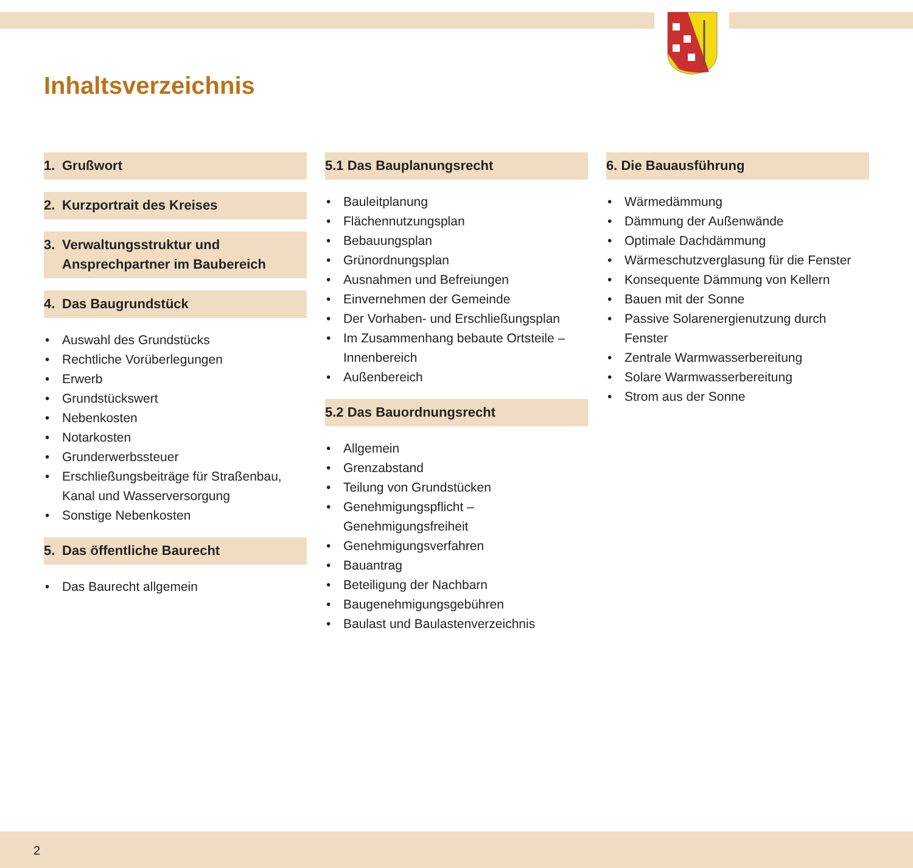Inhaltsverzeichnis
1. Grußwort
2. Kurzportrait des Kreises
3. Verwaltungsstruktur und
Ansprechpartner im Baubereich
4. Das Baugrundstück
Auswahl des Grundstücks
Rechtliche Vorüberlegungen
Erwerb
Grundstückswert
Nebenkosten
Notarkosten
Grunderwerbssteuer
Erschließungsbeiträge für Straßenbau, Kanal und Wasserversorgung
Sonstige Nebenkosten
5. Das öffentliche Baurecht
Das Baurecht allgemein
5.1 Das Bauplanungsrecht
Bauleitplanung
Flächennutzungsplan
Bebauungsplan
Grünordnungsplan
Ausnahmen und Befreiungen
Einvernehmen der Gemeinde
Der Vorhaben- und Erschließungsplan
Im Zusammenhang bebaute Ortsteile – Innenbereich
Außenbereich
5.2 Das Bauordnungsrecht
Allgemein
Grenzabstand
Teilung von Grundstücken
Genehmigungspflicht – Genehmigungsfreiheit
Genehmigungsverfahren
Bauantrag
Beteiligung der Nachbarn
Baugenehmigungsgebühren
Baulast und Baulastenverzeichnis
6. Die Bauausführung
Wärmedämmung
Dämmung der Außenwände
Optimale Dachdämmung
Wärmeschutzverglasung für die Fenster
Konsequente Dämmung von Kellern
Bauen mit der Sonne
Passive Solarenergienutzung durch Fenster
Zentrale Warmwasserbereitung
Solare Warmwasserbereitung
Strom aus der Sonne
2